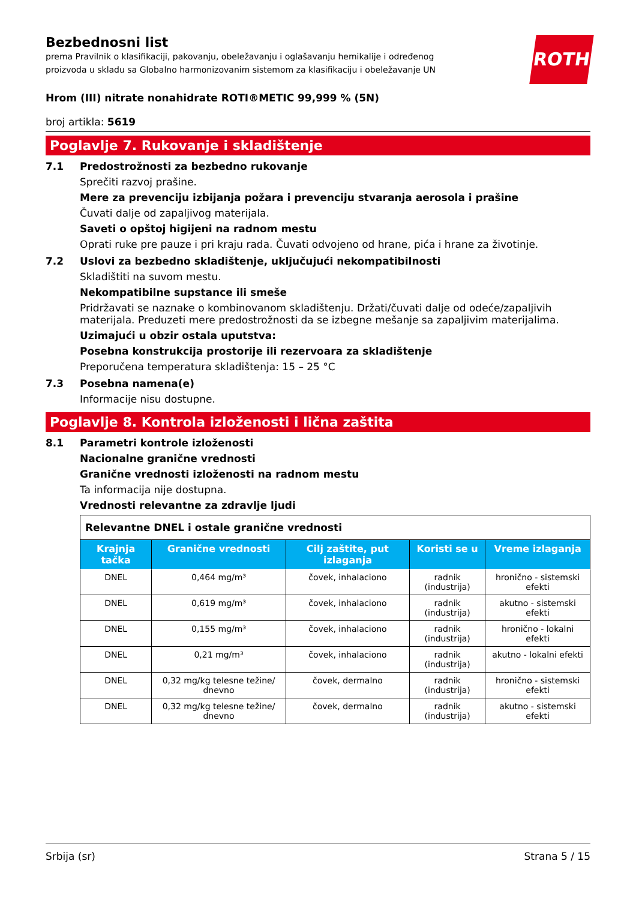ROTH
Bezbednosni list
prema Pravilnik o klasifikaciji, pakovanju, obeležavanju i oglašavanju hemikalije i određenog
proizvoda u skladu sa Globalno harmonizovanim sistemom za klasifikaciju i obeležavanje UN
Hrom (III) nitrate nonahidrate ROTI®METIC 99,999 % (5N)
broj artikla: 5619
Poglavlje 7. Rukovanje i skladištenje
7.1 Predostrožnosti za bezbedno rukovanje
Sprečiti razvoj prašine.
Mere za prevenciju izbijanja požara i prevenciju stvaranja aerosola i prašine
Čuvati dalje od zapaljivog materijala.
Saveti o opštoj higijeni na radnom mestu
Oprati ruke pre pauze i pri kraju rada. Čuvati odvojeno od hrane, pića i hrane za životinje.
7.2 Uslovi za bezbedno skladištenje, uključujući nekompatibilnosti
Skladištiti na suvom mestu.
Nekompatibilne supstance ili smeše
Pridržavati se naznake o kombinovanom skladištenju. Držati/čuvati dalje od odeće/zapaljivih materijala. Preduzeti mere predostrožnosti da se izbegne mešanje sa zapaljivim materijalima.
Uzimajući u obzir ostala uputstva:
Posebna konstrukcija prostorije ili rezervoara za skladištenje
Preporučena temperatura skladištenja: 15 – 25 °C
7.3 Posebna namena(e)
Informacije nisu dostupne.
Poglavlje 8. Kontrola izloženosti i lična zaštita
8.1 Parametri kontrole izloženosti
Nacionalne granične vrednosti
Granične vrednosti izloženosti na radnom mestu
Ta informacija nije dostupna.
Vrednosti relevantne za zdravlje ljudi
| Relevantne DNEL i ostale granične vrednosti | | | | |
| Krajnja tačka | Granične vrednosti | Cilj zaštite, put izlaganja | Koristi se u | Vreme izlaganja |
| DNEL | 0,464 mg/m³ | čovek, inhalaciono | radnik (industrija) | hronično - sistemski efekti |
| DNEL | 0,619 mg/m³ | čovek, inhalaciono | radnik (industrija) | akutno - sistemski efekti |
| DNEL | 0,155 mg/m³ | čovek, inhalaciono | radnik (industrija) | hronično - lokalni efekti |
| DNEL | 0,21 mg/m³ | čovek, inhalaciono | radnik (industrija) | akutno - lokalni efekti |
| DNEL | 0,32 mg/kg telesne težine/ dnevno | čovek, dermalno | radnik (industrija) | hronično - sistemski efekti |
| DNEL | 0,32 mg/kg telesne težine/ dnevno | čovek, dermalno | radnik (industrija) | akutno - sistemski efekti |
Srbija (sr) Strana 5 / 15